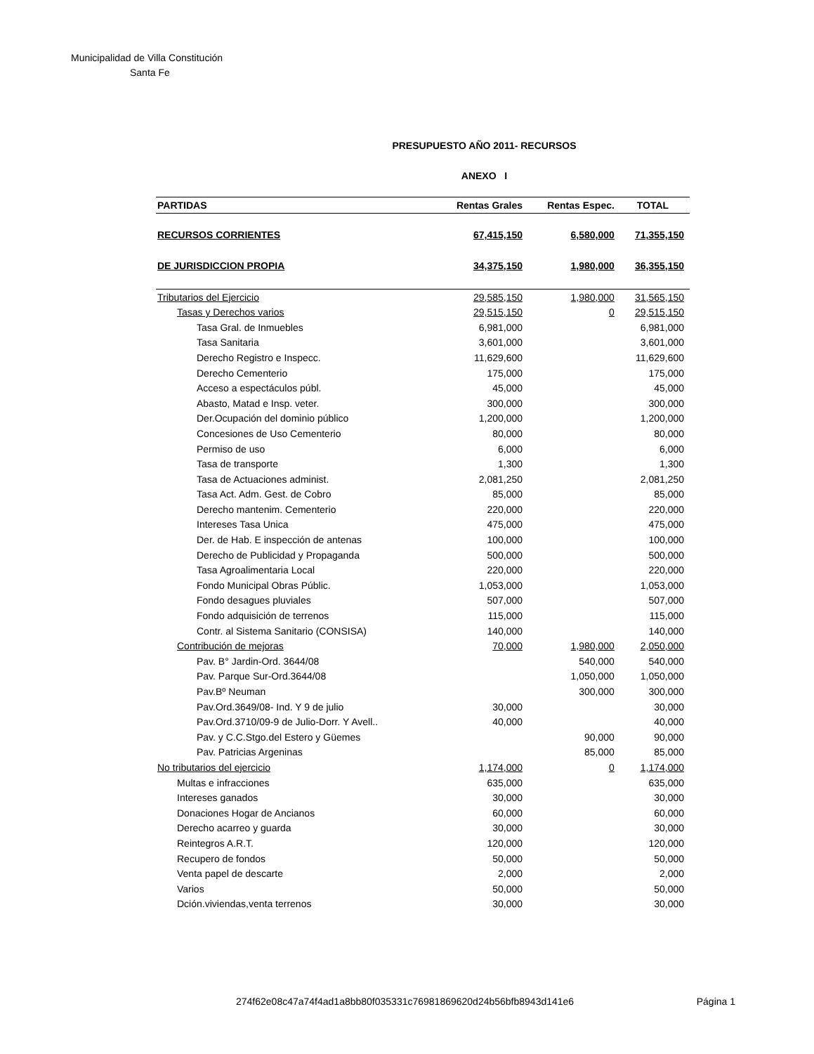Municipalidad de Villa Constitución
Santa Fe
PRESUPUESTO AÑO 2011- RECURSOS
ANEXO I
| PARTIDAS | Rentas Grales | Rentas Espec. | TOTAL |
| --- | --- | --- | --- |
| RECURSOS CORRIENTES | 67,415,150 | 6,580,000 | 71,355,150 |
| DE JURISDICCION PROPIA | 34,375,150 | 1,980,000 | 36,355,150 |
| Tributarios del Ejercicio | 29,585,150 | 1,980,000 | 31,565,150 |
| Tasas y Derechos varios | 29,515,150 | 0 | 29,515,150 |
| Tasa Gral. de Inmuebles | 6,981,000 | | 6,981,000 |
| Tasa Sanitaria | 3,601,000 | | 3,601,000 |
| Derecho Registro e Inspecc. | 11,629,600 | | 11,629,600 |
| Derecho Cementerio | 175,000 | | 175,000 |
| Acceso a espectáculos públ. | 45,000 | | 45,000 |
| Abasto, Matad e Insp. veter. | 300,000 | | 300,000 |
| Der.Ocupación del dominio público | 1,200,000 | | 1,200,000 |
| Concesiones de Uso Cementerio | 80,000 | | 80,000 |
| Permiso de uso | 6,000 | | 6,000 |
| Tasa de transporte | 1,300 | | 1,300 |
| Tasa de Actuaciones administ. | 2,081,250 | | 2,081,250 |
| Tasa Act. Adm. Gest. de Cobro | 85,000 | | 85,000 |
| Derecho mantenim. Cementerio | 220,000 | | 220,000 |
| Intereses Tasa Unica | 475,000 | | 475,000 |
| Der. de Hab. E inspección de antenas | 100,000 | | 100,000 |
| Derecho de Publicidad y Propaganda | 500,000 | | 500,000 |
| Tasa Agroalimentaria Local | 220,000 | | 220,000 |
| Fondo Municipal Obras Públic. | 1,053,000 | | 1,053,000 |
| Fondo desagues pluviales | 507,000 | | 507,000 |
| Fondo adquisición de terrenos | 115,000 | | 115,000 |
| Contr. al Sistema Sanitario (CONSISA) | 140,000 | | 140,000 |
| Contribución de mejoras | 70,000 | 1,980,000 | 2,050,000 |
| Pav. B° Jardin-Ord. 3644/08 | | 540,000 | 540,000 |
| Pav. Parque Sur-Ord.3644/08 | | 1,050,000 | 1,050,000 |
| Pav.Bº Neuman | | 300,000 | 300,000 |
| Pav.Ord.3649/08- Ind. Y 9 de julio | 30,000 | | 30,000 |
| Pav.Ord.3710/09-9 de Julio-Dorr. Y Avell.. | 40,000 | | 40,000 |
| Pav. y C.C.Stgo.del Estero y Güemes | | 90,000 | 90,000 |
| Pav. Patricias Argeninas | | 85,000 | 85,000 |
| No tributarios del ejercicio | 1,174,000 | 0 | 1,174,000 |
| Multas e infracciones | 635,000 | | 635,000 |
| Intereses ganados | 30,000 | | 30,000 |
| Donaciones Hogar de Ancianos | 60,000 | | 60,000 |
| Derecho acarreo y guarda | 30,000 | | 30,000 |
| Reintegros A.R.T. | 120,000 | | 120,000 |
| Recupero de fondos | 50,000 | | 50,000 |
| Venta papel de descarte | 2,000 | | 2,000 |
| Varios | 50,000 | | 50,000 |
| Dción.viviendas,venta terrenos | 30,000 | | 30,000 |
274f62e08c47a74f4ad1a8bb80f035331c76981869620d24b56bfb8943d141e6 Página 1